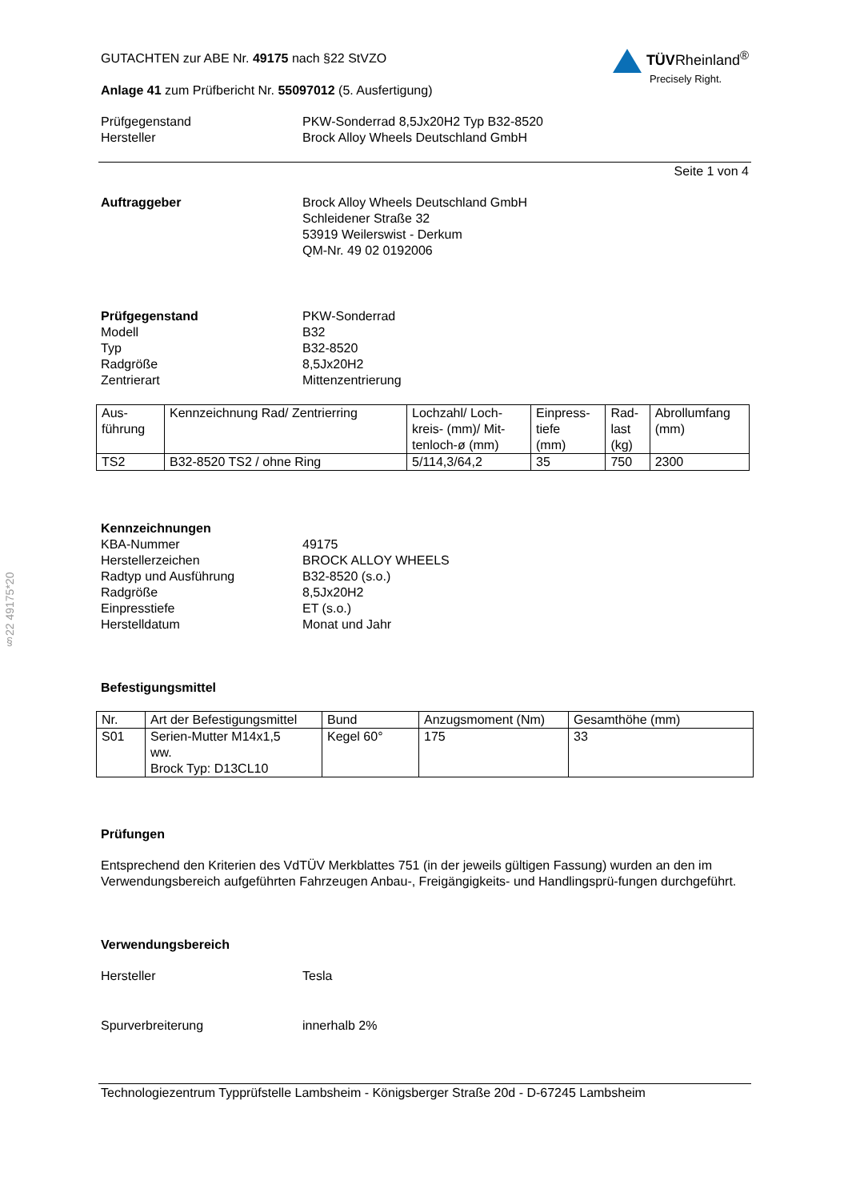§22 49175*20
GUTACHTEN zur ABE Nr. 49175 nach §22 StVZO
Anlage 41 zum Prüfbericht Nr. 55097012 (5. Ausfertigung)
TÜVRheinland<sup>®</sup>
Precisely Right.
Prüfgegenstand PKW-Sonderrad 8,5Jx20H2 Typ B32-8520
Hersteller Brock Alloy Wheels Deutschland GmbH
Seite 1 von 4
Auftraggeber Brock Alloy Wheels Deutschland GmbH
Schleidener Straße 32
53919 Weilerswist - Derkum
QM-Nr. 49 02 0192006
Prüfgegenstand PKW-Sonderrad
Modell B32
Typ B32-8520
Radgröße 8,5Jx20H2
Zentrierart Mittenzentrierung
| Aus- führung | Kennzeichnung Rad/ Zentrierring | Lochzahl/ Loch- kreis- (mm)/ Mit- tenloch-ø (mm) | Einpress- tiefe (mm) | Rad- last (kg) | Abrollumfang (mm) |
| --- | --- | --- | --- | --- | --- |
| TS2 | B32-8520 TS2 / ohne Ring | 5/114,3/64,2 | 35 | 750 | 2300 |
Kennzeichnungen
KBA-Nummer 49175
Herstellerzeichen BROCK ALLOY WHEELS
Radtyp und Ausführung B32-8520 (s.o.)
Radgröße 8,5Jx20H2
Einpresstiefe ET (s.o.)
Herstelldatum Monat und Jahr
Befestigungsmittel
| Nr. | Art der Befestigungsmittel | Bund | Anzugsmoment (Nm) | Gesamthöhe (mm) |
| --- | --- | --- | --- | --- |
| S01 | Serien-Mutter M14x1,5 ww. Brock Typ: D13CL10 | Kegel 60° | 175 | 33 |
Prüfungen
Entsprechend den Kriterien des VdTÜV Merkblattes 751 (in der jeweils gültigen Fassung) wurden an den im Verwendungsbereich aufgeführten Fahrzeugen Anbau-, Freigängigkeits- und Handlingsprü-fungen durchgeführt.
Verwendungsbereich
Hersteller Tesla
Spurverbreiterung innerhalb 2%
Technologiezentrum Typprüfstelle Lambsheim - Königsberger Straße 20d - D-67245 Lambsheim